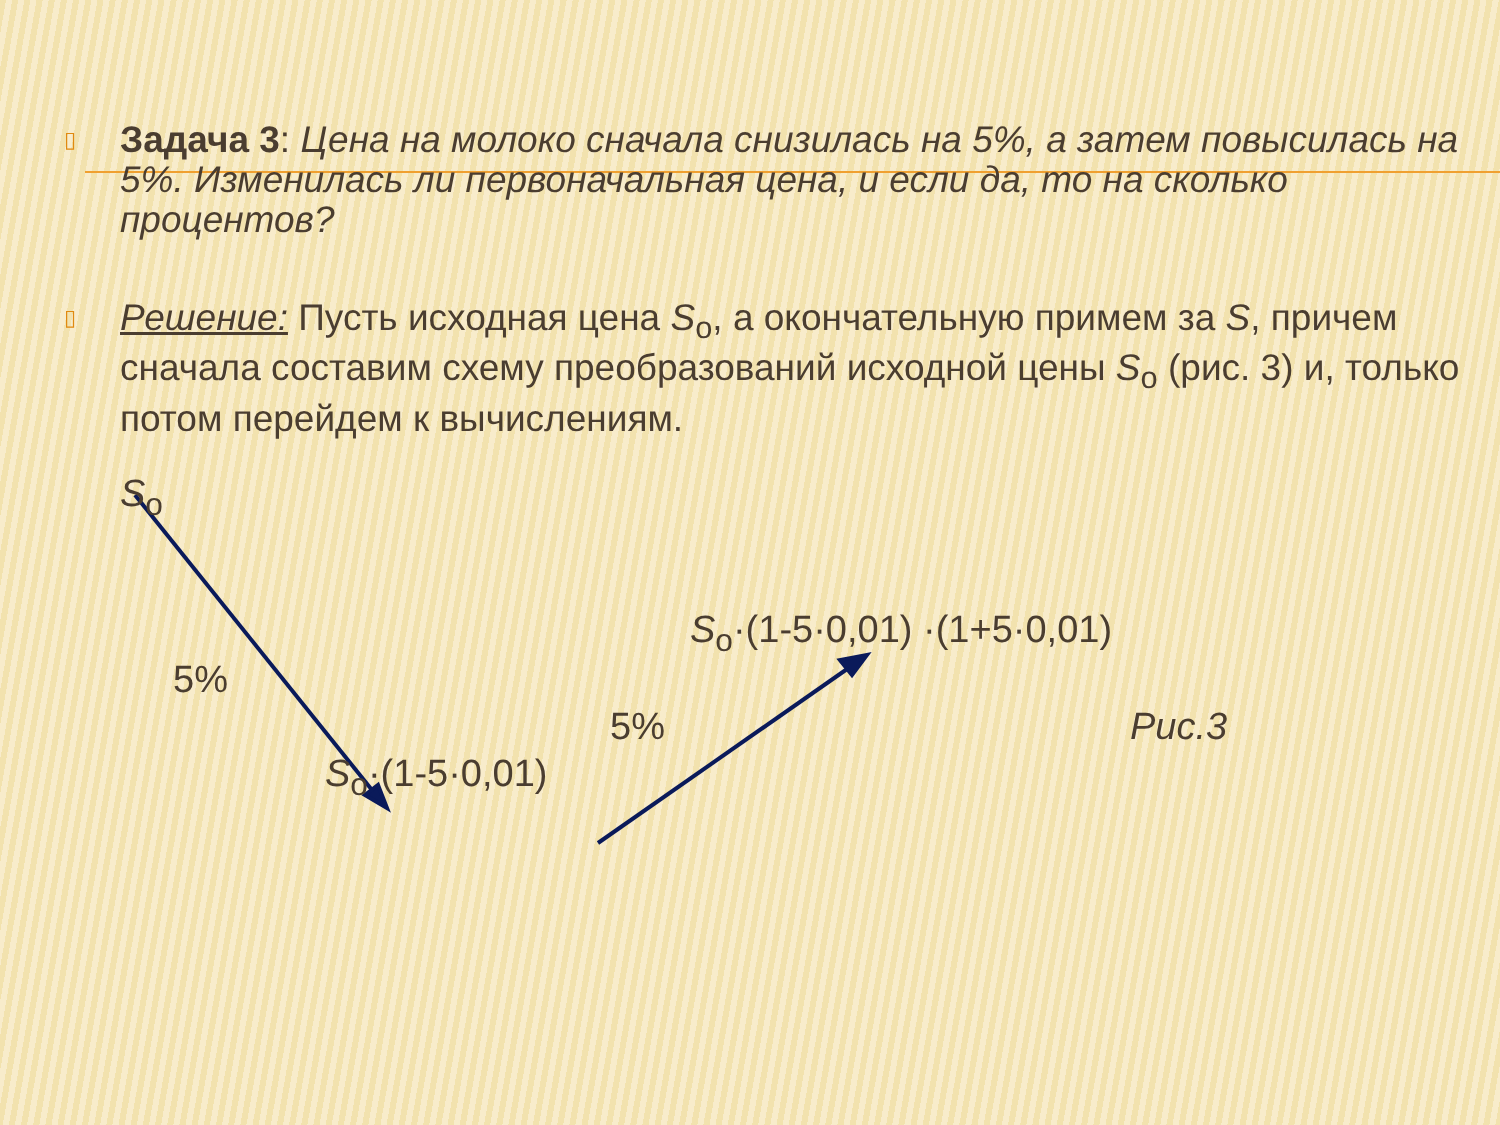▯ Задача 3: Цена на молоко сначала снизилась на 5%, а затем повысилась на 5%. Изменилась ли первоначальная цена, и если да, то на сколько процентов?
▯ Решение: Пусть исходная цена S<sub>o</sub>, а окончательную примем за S, причем сначала составим схему преобразований исходной цены S<sub>o</sub> (рис. 3) и, только потом перейдем к вычислениям.
S<sub>o</sub>
5%
S<sub>o</sub>·(1-5·0,01)
5%
S<sub>o</sub>·(1-5·0,01) ·(1+5·0,01)
Рис.3